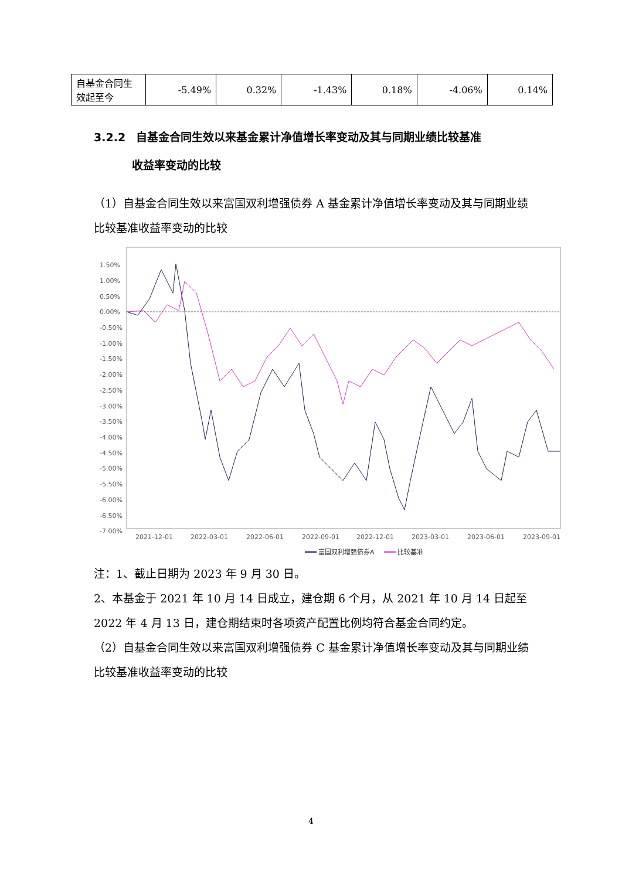| 自基金合同生效起至今 | -5.49% | 0.32% | -1.43% | 0.18% | -4.06% | 0.14% |
3.2.2 自基金合同生效以来基金累计净值增长率变动及其与同期业绩比较基准
收益率变动的比较
（1）自基金合同生效以来富国双利增强债券 A 基金累计净值增长率变动及其与同期业绩比较基准收益率变动的比较
1.50%
1.00%
0.50%
0.00%
-0.50%
-1.00%
-1.50%
-2.00%
-2.50%
-3.00%
-3.50%
-4.00%
-4.50%
-5.00%
-5.50%
-6.00%
-6.50%
-7.00%
2021-12-01
2022-03-01
2022-06-01
2022-09-01
2022-12-01
2023-03-01
2023-06-01
2023-09-01
富国双利增强债券A
比较基准
注：1、截止日期为 2023 年 9 月 30 日。
2、本基金于 2021 年 10 月 14 日成立，建仓期 6 个月，从 2021 年 10 月 14 日起至 2022 年 4 月 13 日，建仓期结束时各项资产配置比例均符合基金合同约定。
（2）自基金合同生效以来富国双利增强债券 C 基金累计净值增长率变动及其与同期业绩比较基准收益率变动的比较
4